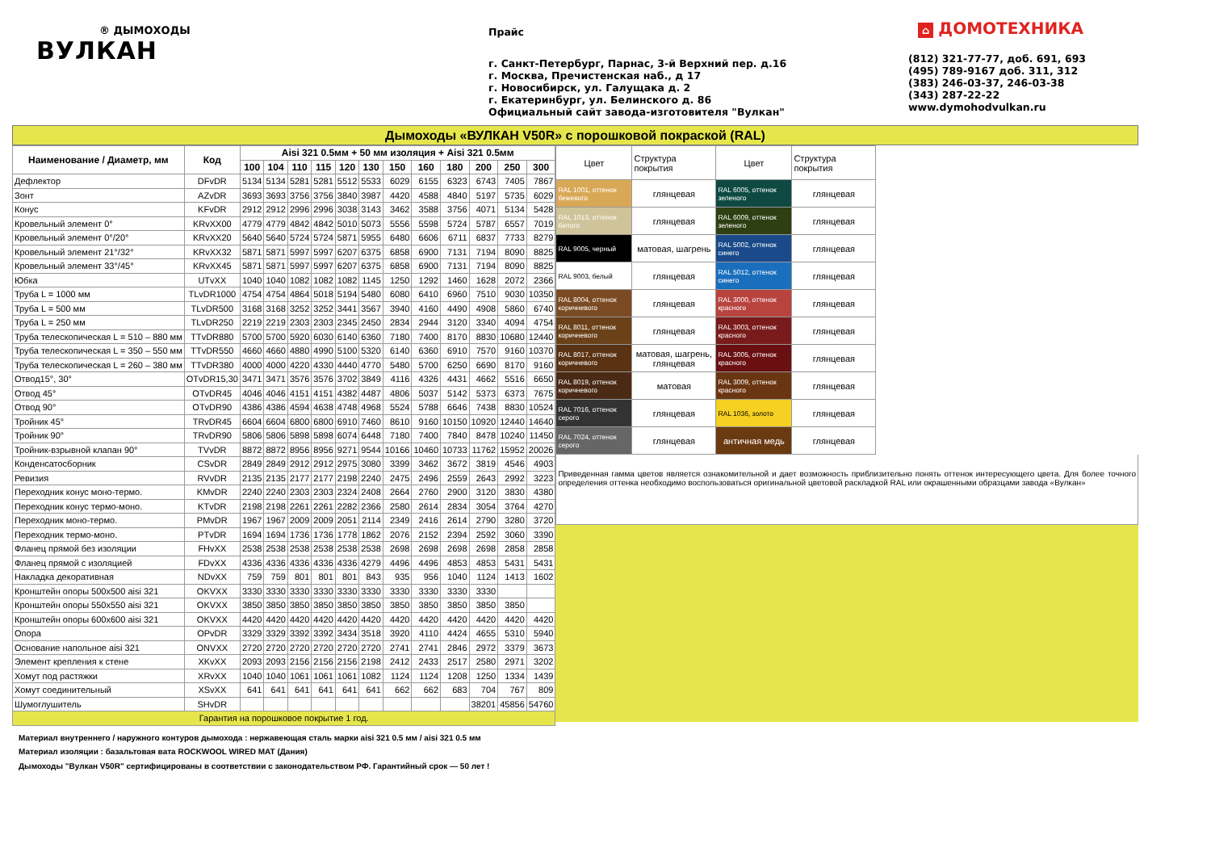® ДЫМОХОДЫ
ВУЛКАН
Прайс
г. Санкт-Петербург, Парнас, 3-й Верхний пер. д.16
г. Москва, Пречистенская наб., д 17
г. Новосибирск, ул. Галущака д. 2
г. Екатеринбург, ул. Белинского д. 86
Официальный сайт завода-изготовителя "Вулкан"
⌂ ДОМОТЕХНИКА
(812) 321-77-77, доб. 691, 693
(495) 789-9167 доб. 311, 312
(383) 246-03-37, 246-03-38
(343) 287-22-22
www.dymohodvulkan.ru
Дымоходы «ВУЛКАН V50R» с порошковой покраской (RAL)
| Наименование / Диаметр, мм | Код | Aisi 321 0.5мм + 50 мм изоляция + Aisi 321 0.5мм | | | | | | | | | | | |
| --- | --- | --- | --- | --- | --- | --- | --- | --- | --- | --- | --- | --- | --- |
| | | 100 | 104 | 110 | 115 | 120 | 130 | 150 | 160 | 180 | 200 | 250 | 300 |
| Дефлектор | DFvDR | 5134 | 5134 | 5281 | 5281 | 5512 | 5533 | 6029 | 6155 | 6323 | 6743 | 7405 | 7867 |
| Зонт | AZvDR | 3693 | 3693 | 3756 | 3756 | 3840 | 3987 | 4420 | 4588 | 4840 | 5197 | 5735 | 6029 |
| Конус | KFvDR | 2912 | 2912 | 2996 | 2996 | 3038 | 3143 | 3462 | 3588 | 3756 | 4071 | 5134 | 5428 |
| Кровельный элемент 0° | KRvXX00 | 4779 | 4779 | 4842 | 4842 | 5010 | 5073 | 5556 | 5598 | 5724 | 5787 | 6557 | 7019 |
| Кровельный элемент 0°/20° | KRvXX20 | 5640 | 5640 | 5724 | 5724 | 5871 | 5955 | 6480 | 6606 | 6711 | 6837 | 7733 | 8279 |
| Кровельный элемент 21°/32° | KRvXX32 | 5871 | 5871 | 5997 | 5997 | 6207 | 6375 | 6858 | 6900 | 7131 | 7194 | 8090 | 8825 |
| Кровельный элемент 33°/45° | KRvXX45 | 5871 | 5871 | 5997 | 5997 | 6207 | 6375 | 6858 | 6900 | 7131 | 7194 | 8090 | 8825 |
| Юбка | UTvXX | 1040 | 1040 | 1082 | 1082 | 1082 | 1145 | 1250 | 1292 | 1460 | 1628 | 2072 | 2366 |
| Труба L = 1000 мм | TLvDR1000 | 4754 | 4754 | 4864 | 5018 | 5194 | 5480 | 6080 | 6410 | 6960 | 7510 | 9030 | 10350 |
| Труба L = 500 мм | TLvDR500 | 3168 | 3168 | 3252 | 3252 | 3441 | 3567 | 3940 | 4160 | 4490 | 4908 | 5860 | 6740 |
| Труба L = 250 мм | TLvDR250 | 2219 | 2219 | 2303 | 2303 | 2345 | 2450 | 2834 | 2944 | 3120 | 3340 | 4094 | 4754 |
| Труба телескопическая L = 510 – 880 мм | TTvDR880 | 5700 | 5700 | 5920 | 6030 | 6140 | 6360 | 7180 | 7400 | 8170 | 8830 | 10680 | 12440 |
| Труба телескопическая L = 350 – 550 мм | TTvDR550 | 4660 | 4660 | 4880 | 4990 | 5100 | 5320 | 6140 | 6360 | 6910 | 7570 | 9160 | 10370 |
| Труба телескопическая L = 260 – 380 мм | TTvDR380 | 4000 | 4000 | 4220 | 4330 | 4440 | 4770 | 5480 | 5700 | 6250 | 6690 | 8170 | 9160 |
| Отвод15°, 30° | OTvDR15,30 | 3471 | 3471 | 3576 | 3576 | 3702 | 3849 | 4116 | 4326 | 4431 | 4662 | 5516 | 6650 |
| Отвод 45° | OTvDR45 | 4046 | 4046 | 4151 | 4151 | 4382 | 4487 | 4806 | 5037 | 5142 | 5373 | 6373 | 7675 |
| Отвод 90° | OTvDR90 | 4386 | 4386 | 4594 | 4638 | 4748 | 4968 | 5524 | 5788 | 6646 | 7438 | 8830 | 10524 |
| Тройник 45° | TRvDR45 | 6604 | 6604 | 6800 | 6800 | 6910 | 7460 | 8610 | 9160 | 10150 | 10920 | 12440 | 14640 |
| Тройник 90° | TRvDR90 | 5806 | 5806 | 5898 | 5898 | 6074 | 6448 | 7180 | 7400 | 7840 | 8478 | 10240 | 11450 |
| Тройник-взрывной клапан 90° | TVvDR | 8872 | 8872 | 8956 | 8956 | 9271 | 9544 | 10166 | 10460 | 10733 | 11762 | 15952 | 20026 |
| Конденсатосборник | CSvDR | 2849 | 2849 | 2912 | 2912 | 2975 | 3080 | 3399 | 3462 | 3672 | 3819 | 4546 | 4903 |
| Ревизия | RVvDR | 2135 | 2135 | 2177 | 2177 | 2198 | 2240 | 2475 | 2496 | 2559 | 2643 | 2992 | 3223 |
| Переходник конус моно-термо. | KMvDR | 2240 | 2240 | 2303 | 2303 | 2324 | 2408 | 2664 | 2760 | 2900 | 3120 | 3830 | 4380 |
| Переходник конус термо-моно. | KTvDR | 2198 | 2198 | 2261 | 2261 | 2282 | 2366 | 2580 | 2614 | 2834 | 3054 | 3764 | 4270 |
| Переходник моно-термо. | PMvDR | 1967 | 1967 | 2009 | 2009 | 2051 | 2114 | 2349 | 2416 | 2614 | 2790 | 3280 | 3720 |
| Переходник термо-моно. | PTvDR | 1694 | 1694 | 1736 | 1736 | 1778 | 1862 | 2076 | 2152 | 2394 | 2592 | 3060 | 3390 |
| Фланец прямой без изоляции | FHvXX | 2538 | 2538 | 2538 | 2538 | 2538 | 2538 | 2698 | 2698 | 2698 | 2698 | 2858 | 2858 |
| Фланец прямой с изоляцией | FDvXX | 4336 | 4336 | 4336 | 4336 | 4336 | 4279 | 4496 | 4496 | 4853 | 4853 | 5431 | 5431 |
| Накладка декоративная | NDvXX | 759 | 759 | 801 | 801 | 801 | 843 | 935 | 956 | 1040 | 1124 | 1413 | 1602 |
| Кронштейн опоры 500х500 aisi 321 | OKVXX | 3330 | 3330 | 3330 | 3330 | 3330 | 3330 | 3330 | 3330 | 3330 | 3330 | | |
| Кронштейн опоры 550х550 aisi 321 | OKVXX | 3850 | 3850 | 3850 | 3850 | 3850 | 3850 | 3850 | 3850 | 3850 | 3850 | 3850 | |
| Кронштейн опоры 600х600 aisi 321 | OKVXX | 4420 | 4420 | 4420 | 4420 | 4420 | 4420 | 4420 | 4420 | 4420 | 4420 | 4420 | 4420 |
| Опора | OPvDR | 3329 | 3329 | 3392 | 3392 | 3434 | 3518 | 3920 | 4110 | 4424 | 4655 | 5310 | 5940 |
| Основание напольное aisi 321 | ONVXX | 2720 | 2720 | 2720 | 2720 | 2720 | 2720 | 2741 | 2741 | 2846 | 2972 | 3379 | 3673 |
| Элемент крепления к стене | XKvXX | 2093 | 2093 | 2156 | 2156 | 2156 | 2198 | 2412 | 2433 | 2517 | 2580 | 2971 | 3202 |
| Хомут под растяжки | XRvXX | 1040 | 1040 | 1061 | 1061 | 1061 | 1082 | 1124 | 1124 | 1208 | 1250 | 1334 | 1439 |
| Хомут соединительный | XSvXX | 641 | 641 | 641 | 641 | 641 | 641 | 662 | 662 | 683 | 704 | 767 | 809 |
| Шумоглушитель | SHvDR | | | | | | | | | | 38201 | 45856 | 54760 |
| Гарантия на порошковое покрытие 1 год. | | | | | | | | | | | | | |
| Цвет | Структура покрытия | Цвет | Структура покрытия |
| --- | --- | --- | --- |
| RAL 1001, оттенок бежевого | глянцевая | RAL 6005, оттенок зеленого | глянцевая |
| RAL 1013, оттенок белого | глянцевая | RAL 6009, оттенок зеленого | глянцевая |
| RAL 9005, черный | матовая, шагрень | RAL 5002, оттенок синего | глянцевая |
| RAL 9003, белый | глянцевая | RAL 5012, оттенок синего | глянцевая |
| RAL 8004, оттенок коричневого | глянцевая | RAL 3000, оттенок красного | глянцевая |
| RAL 8011, оттенок коричневого | глянцевая | RAL 3003, оттенок красного | глянцевая |
| RAL 8017, оттенок коричневого | матовая, шагрень, глянцевая | RAL 3005, оттенок красного | глянцевая |
| RAL 8019, оттенок коричневого | матовая | RAL 3009, оттенок красного | глянцевая |
| RAL 7016, оттенок серого | глянцевая | RAL 1036, золото | глянцевая |
| RAL 7024, оттенок серого | глянцевая | античная медь | глянцевая |
Приведенная гамма цветов является ознакомительной и дает возможность приблизительно понять оттенок интересующего цвета. Для более точного определения оттенка необходимо воспользоваться оригинальной цветовой раскладкой RAL или окрашенными образцами завода «Вулкан»
Материал внутреннего / наружного контуров дымохода : нержавеющая сталь марки aisi 321 0.5 мм / aisi 321 0.5 мм
Материал изоляции : базальтовая вата ROCKWOOL WIRED MAT (Дания)
Дымоходы "Вулкан V50R" сертифицированы в соответствии с законодательством РФ. Гарантийный срок — 50 лет !